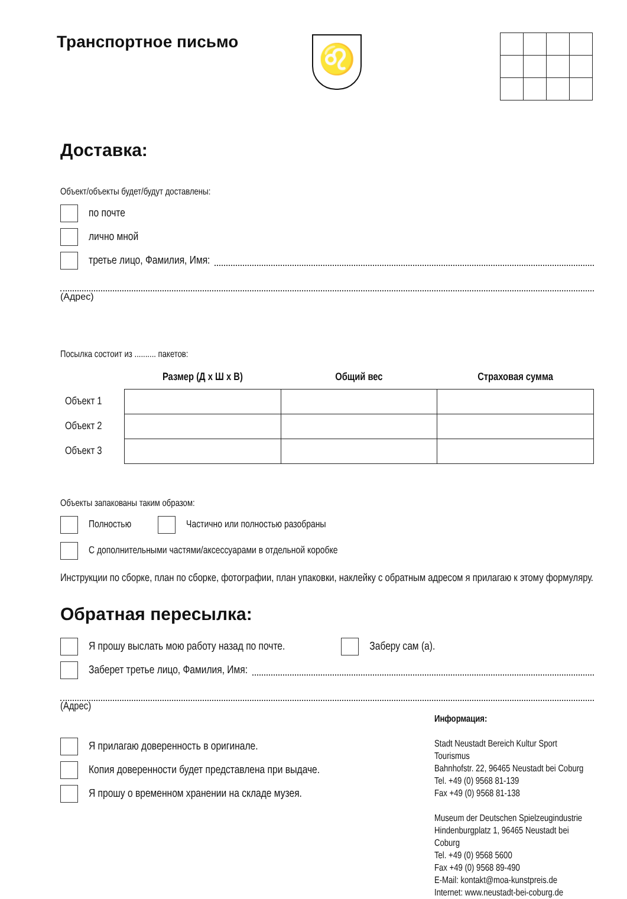Транспортное письмо
♌
Доставка:
Объект/объекты будет/будут доставлены:
по почте
лично мной
третье лицо, Фамилия, Имя:
(Адрес)
Посылка состоит из .......... пакетов:
| | Размер (Д х Ш х В) | Общий вес | Страховая сумма |
| --- | --- | --- | --- |
| Объект 1 | | | |
| Объект 2 | | | |
| Объект 3 | | | |
Объекты запакованы таким образом:
Полностью Частично или полностью разобраны
С дополнительными частями/аксессуарами в отдельной коробке
Инструкции по сборке, план по сборке, фотографии, план упаковки, наклейку с обратным адресом я прилагаю к этому формуляру.
Обратная пересылка:
Я прошу выслать мою работу назад по почте. Заберу сам (а).
Заберет третье лицо, Фамилия, Имя:
(Адрес)
Я прилагаю доверенность в оригинале.
Копия доверенности будет представлена при выдаче.
Я прошу о временном хранении на складе музея.
Информация:
Stadt Neustadt Bereich Kultur Sport Tourismus
Bahnhofstr. 22, 96465 Neustadt bei Coburg
Tel. +49 (0) 9568 81-139
Fax +49 (0) 9568 81-138
Museum der Deutschen Spielzeugindustrie
Hindenburgplatz 1, 96465 Neustadt bei Coburg
Tel. +49 (0) 9568 5600
Fax +49 (0) 9568 89-490
E-Mail: kontakt@moa-kunstpreis.de
Internet: www.neustadt-bei-coburg.de